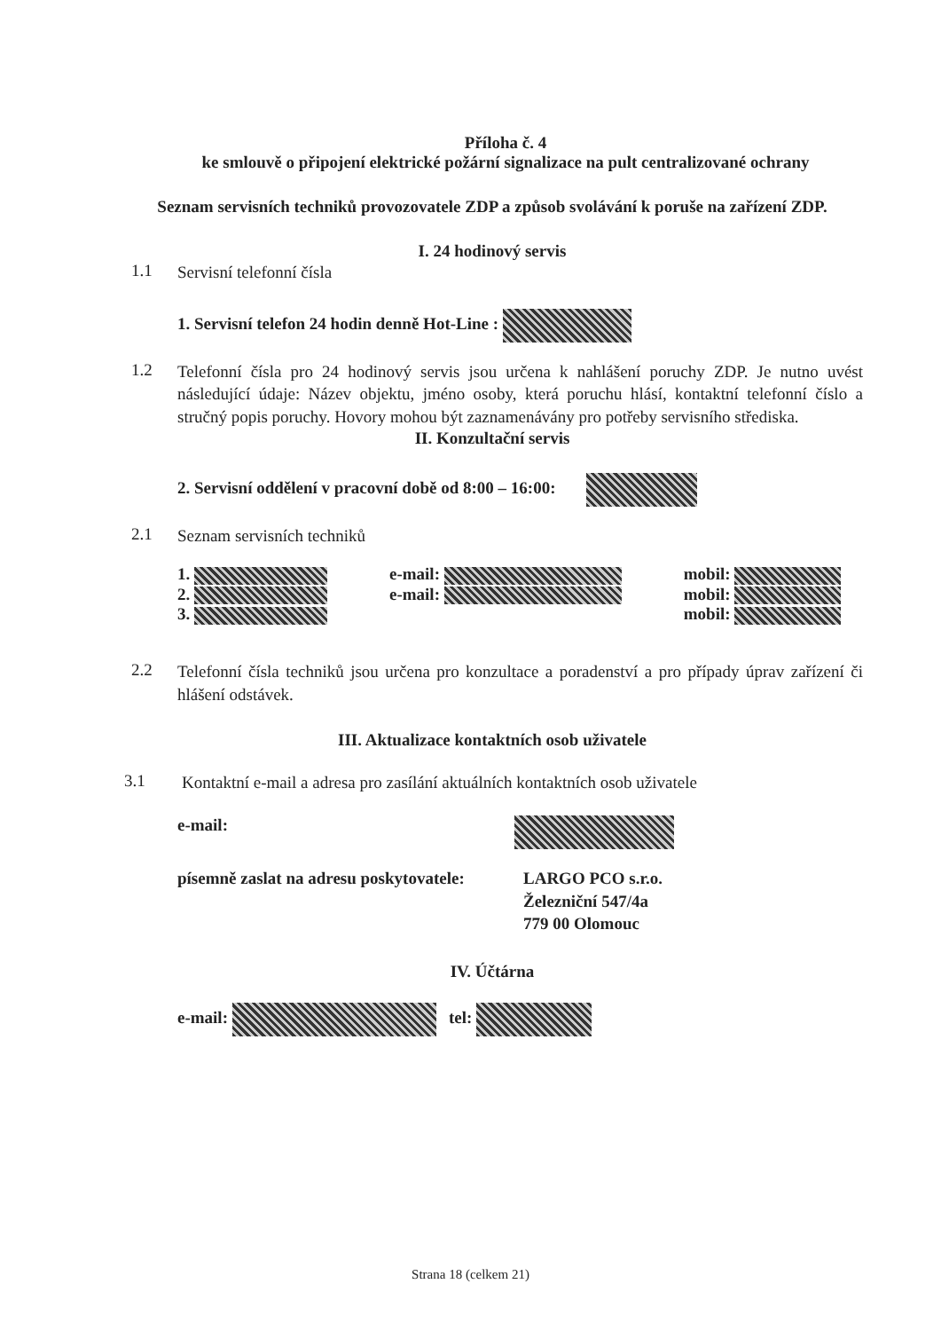Příloha č. 4
ke smlouvě o připojení elektrické požární signalizace na pult centralizované ochrany
Seznam servisních techniků provozovatele ZDP a způsob svolávání k poruše na zařízení ZDP.
I. 24 hodinový servis
1.1 Servisní telefonní čísla
1. Servisní telefon 24 hodin denně Hot-Line :
1.2 Telefonní čísla pro 24 hodinový servis jsou určena k nahlášení poruchy ZDP. Je nutno uvést následující údaje: Název objektu, jméno osoby, která poruchu hlásí, kontaktní telefonní číslo a stručný popis poruchy. Hovory mohou být zaznamenávány pro potřeby servisního střediska.
II. Konzultační servis
2. Servisní oddělení v pracovní době od 8:00 – 16:00:
2.1 Seznam servisních techniků
1.
2.
3.
e-mail:
e-mail:
mobil:
mobil:
mobil:
2.2 Telefonní čísla techniků jsou určena pro konzultace a poradenství a pro případy úprav zařízení či hlášení odstávek.
III. Aktualizace kontaktních osob uživatele
3.1 Kontaktní e-mail a adresa pro zasílání aktuálních kontaktních osob uživatele
e-mail:
písemně zaslat na adresu poskytovatele: LARGO PCO s.r.o.
Železniční 547/4a
779 00 Olomouc
IV. Účtárna
e-mail: tel:
Strana 18 (celkem 21)